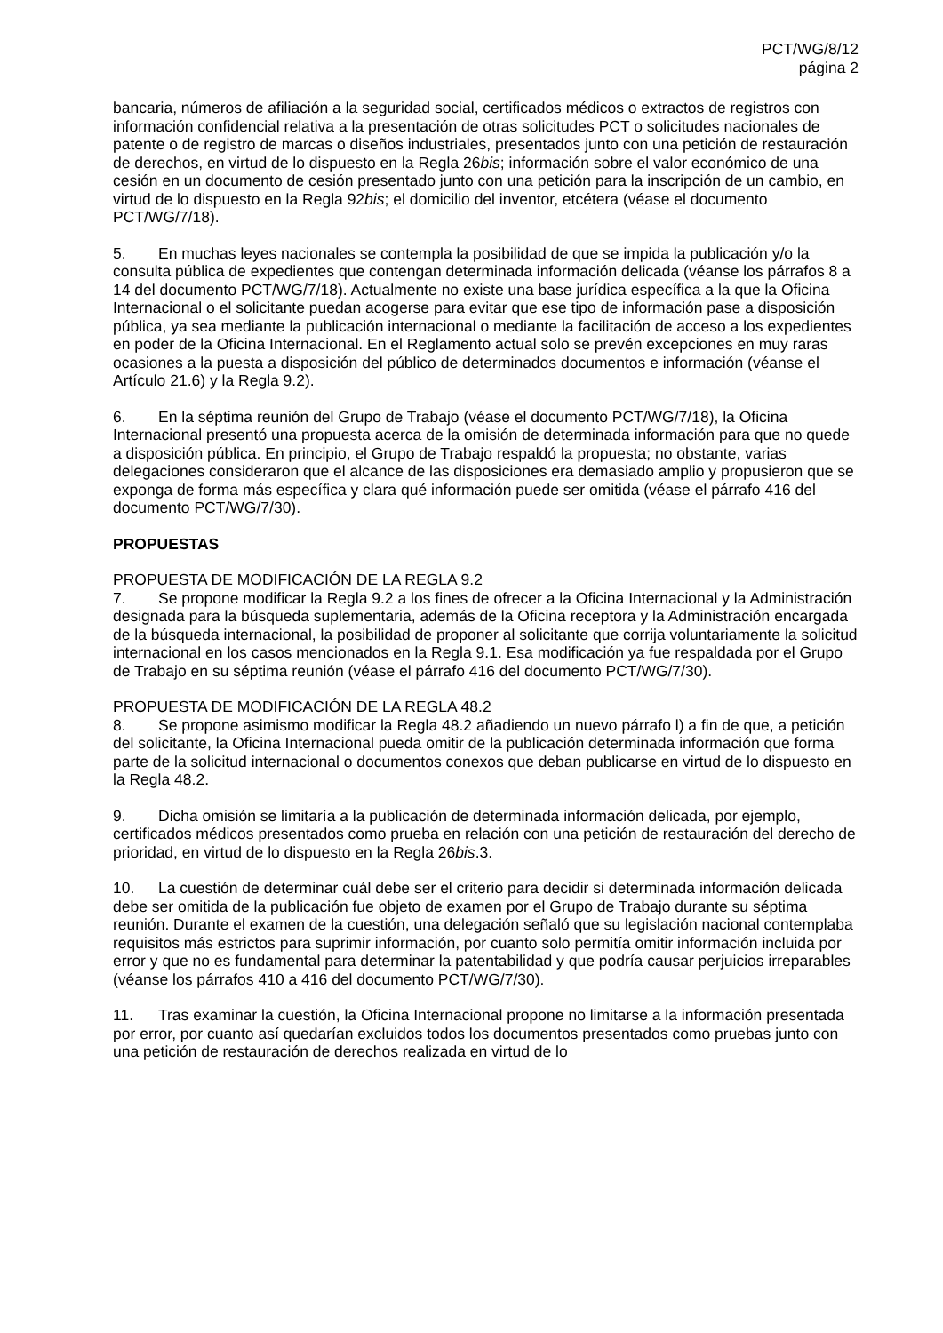PCT/WG/8/12
página 2
bancaria, números de afiliación a la seguridad social, certificados médicos o extractos de registros con información confidencial relativa a la presentación de otras solicitudes PCT o solicitudes nacionales de patente o de registro de marcas o diseños industriales, presentados junto con una petición de restauración de derechos, en virtud de lo dispuesto en la Regla 26bis; información sobre el valor económico de una cesión en un documento de cesión presentado junto con una petición para la inscripción de un cambio, en virtud de lo dispuesto en la Regla 92bis; el domicilio del inventor, etcétera (véase el documento PCT/WG/7/18).
5. En muchas leyes nacionales se contempla la posibilidad de que se impida la publicación y/o la consulta pública de expedientes que contengan determinada información delicada (véanse los párrafos 8 a 14 del documento PCT/WG/7/18). Actualmente no existe una base jurídica específica a la que la Oficina Internacional o el solicitante puedan acogerse para evitar que ese tipo de información pase a disposición pública, ya sea mediante la publicación internacional o mediante la facilitación de acceso a los expedientes en poder de la Oficina Internacional. En el Reglamento actual solo se prevén excepciones en muy raras ocasiones a la puesta a disposición del público de determinados documentos e información (véanse el Artículo 21.6) y la Regla 9.2).
6. En la séptima reunión del Grupo de Trabajo (véase el documento PCT/WG/7/18), la Oficina Internacional presentó una propuesta acerca de la omisión de determinada información para que no quede a disposición pública. En principio, el Grupo de Trabajo respaldó la propuesta; no obstante, varias delegaciones consideraron que el alcance de las disposiciones era demasiado amplio y propusieron que se exponga de forma más específica y clara qué información puede ser omitida (véase el párrafo 416 del documento PCT/WG/7/30).
PROPUESTAS
PROPUESTA DE MODIFICACIÓN DE LA REGLA 9.2
7. Se propone modificar la Regla 9.2 a los fines de ofrecer a la Oficina Internacional y la Administración designada para la búsqueda suplementaria, además de la Oficina receptora y la Administración encargada de la búsqueda internacional, la posibilidad de proponer al solicitante que corrija voluntariamente la solicitud internacional en los casos mencionados en la Regla 9.1. Esa modificación ya fue respaldada por el Grupo de Trabajo en su séptima reunión (véase el párrafo 416 del documento PCT/WG/7/30).
PROPUESTA DE MODIFICACIÓN DE LA REGLA 48.2
8. Se propone asimismo modificar la Regla 48.2 añadiendo un nuevo párrafo l) a fin de que, a petición del solicitante, la Oficina Internacional pueda omitir de la publicación determinada información que forma parte de la solicitud internacional o documentos conexos que deban publicarse en virtud de lo dispuesto en la Regla 48.2.
9. Dicha omisión se limitaría a la publicación de determinada información delicada, por ejemplo, certificados médicos presentados como prueba en relación con una petición de restauración del derecho de prioridad, en virtud de lo dispuesto en la Regla 26bis.3.
10. La cuestión de determinar cuál debe ser el criterio para decidir si determinada información delicada debe ser omitida de la publicación fue objeto de examen por el Grupo de Trabajo durante su séptima reunión. Durante el examen de la cuestión, una delegación señaló que su legislación nacional contemplaba requisitos más estrictos para suprimir información, por cuanto solo permitía omitir información incluida por error y que no es fundamental para determinar la patentabilidad y que podría causar perjuicios irreparables (véanse los párrafos 410 a 416 del documento PCT/WG/7/30).
11. Tras examinar la cuestión, la Oficina Internacional propone no limitarse a la información presentada por error, por cuanto así quedarían excluidos todos los documentos presentados como pruebas junto con una petición de restauración de derechos realizada en virtud de lo